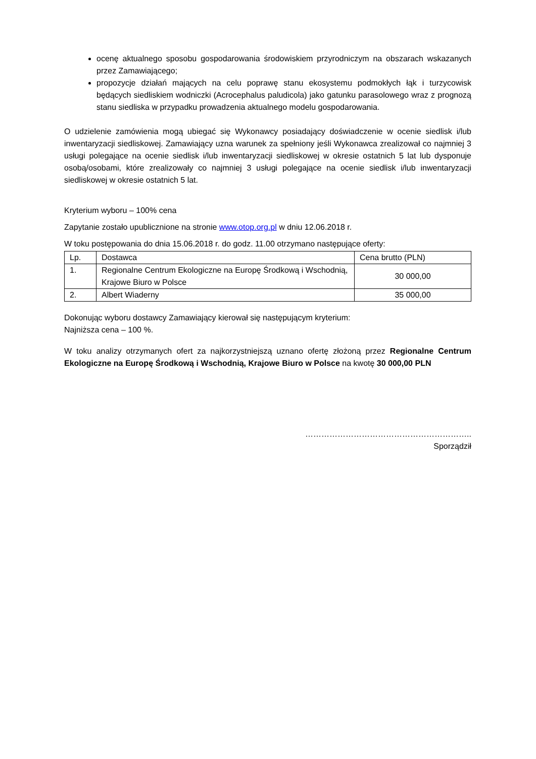ocenę aktualnego sposobu gospodarowania środowiskiem przyrodniczym na obszarach wskazanych przez Zamawiającego;
propozycje działań mających na celu poprawę stanu ekosystemu podmokłych łąk i turzycowisk będących siedliskiem wodniczki (Acrocephalus paludicola) jako gatunku parasolowego wraz z prognozą stanu siedliska w przypadku prowadzenia aktualnego modelu gospodarowania.
O udzielenie zamówienia mogą ubiegać się Wykonawcy posiadający doświadczenie w ocenie siedlisk i/lub inwentaryzacji siedliskowej. Zamawiający uzna warunek za spełniony jeśli Wykonawca zrealizował co najmniej 3 usługi polegające na ocenie siedlisk i/lub inwentaryzacji siedliskowej w okresie ostatnich 5 lat lub dysponuje osobą/osobami, które zrealizowały co najmniej 3 usługi polegające na ocenie siedlisk i/lub inwentaryzacji siedliskowej w okresie ostatnich 5 lat.
Kryterium wyboru – 100% cena
Zapytanie zostało upublicznione na stronie www.otop.org.pl w dniu 12.06.2018 r.
W toku postępowania do dnia 15.06.2018 r. do godz. 11.00 otrzymano następujące oferty:
| Lp. | Dostawca | Cena brutto (PLN) |
| 1. | Regionalne Centrum Ekologiczne na Europę Środkową i Wschodnią, Krajowe Biuro w Polsce | 30 000,00 |
| 2. | Albert Wiaderny | 35 000,00 |
Dokonując wyboru dostawcy Zamawiający kierował się następującym kryterium:
Najniższa cena – 100 %.
W toku analizy otrzymanych ofert za najkorzystniejszą uznano ofertę złożoną przez Regionalne Centrum Ekologiczne na Europę Środkową i Wschodnią, Krajowe Biuro w Polsce na kwotę 30 000,00 PLN
……………………………………………………..
Sporządził